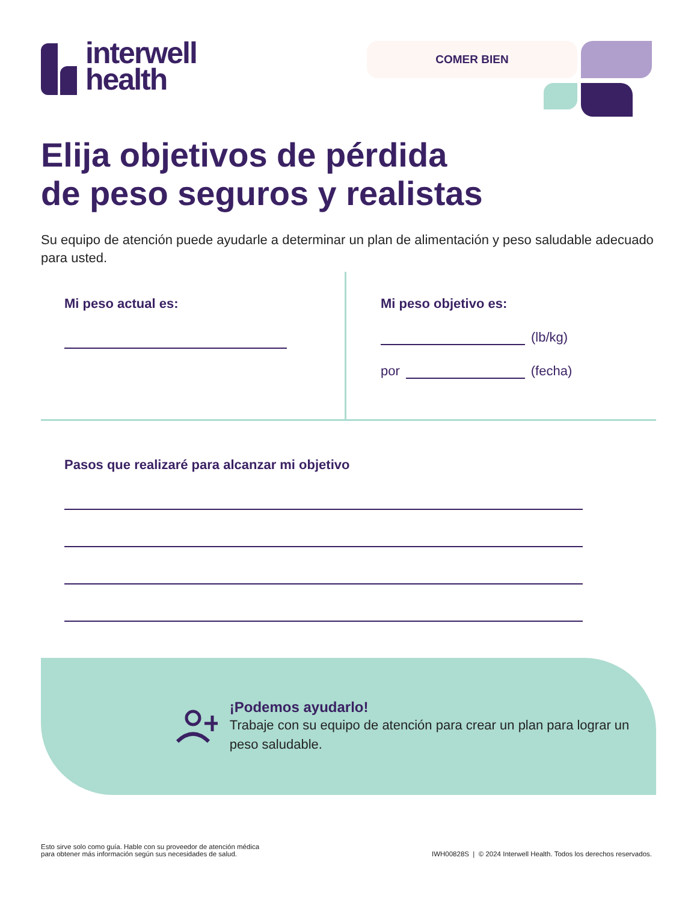interwell
health
COMER BIEN
Elija objetivos de pérdida
de peso seguros y realistas
Su equipo de atención puede ayudarle a determinar un plan de alimentación y peso saludable adecuado para usted.
Mi peso actual es: Mi peso objetivo es:
(lb/kg)
por (fecha)
Pasos que realizaré para alcanzar mi objetivo
¡Podemos ayudarlo!
Trabaje con su equipo de atención para crear un plan para lograr un peso saludable.
Esto sirve solo como guía. Hable con su proveedor de atención médica
para obtener más información según sus necesidades de salud.
IWH00828S | © 2024 Interwell Health. Todos los derechos reservados.